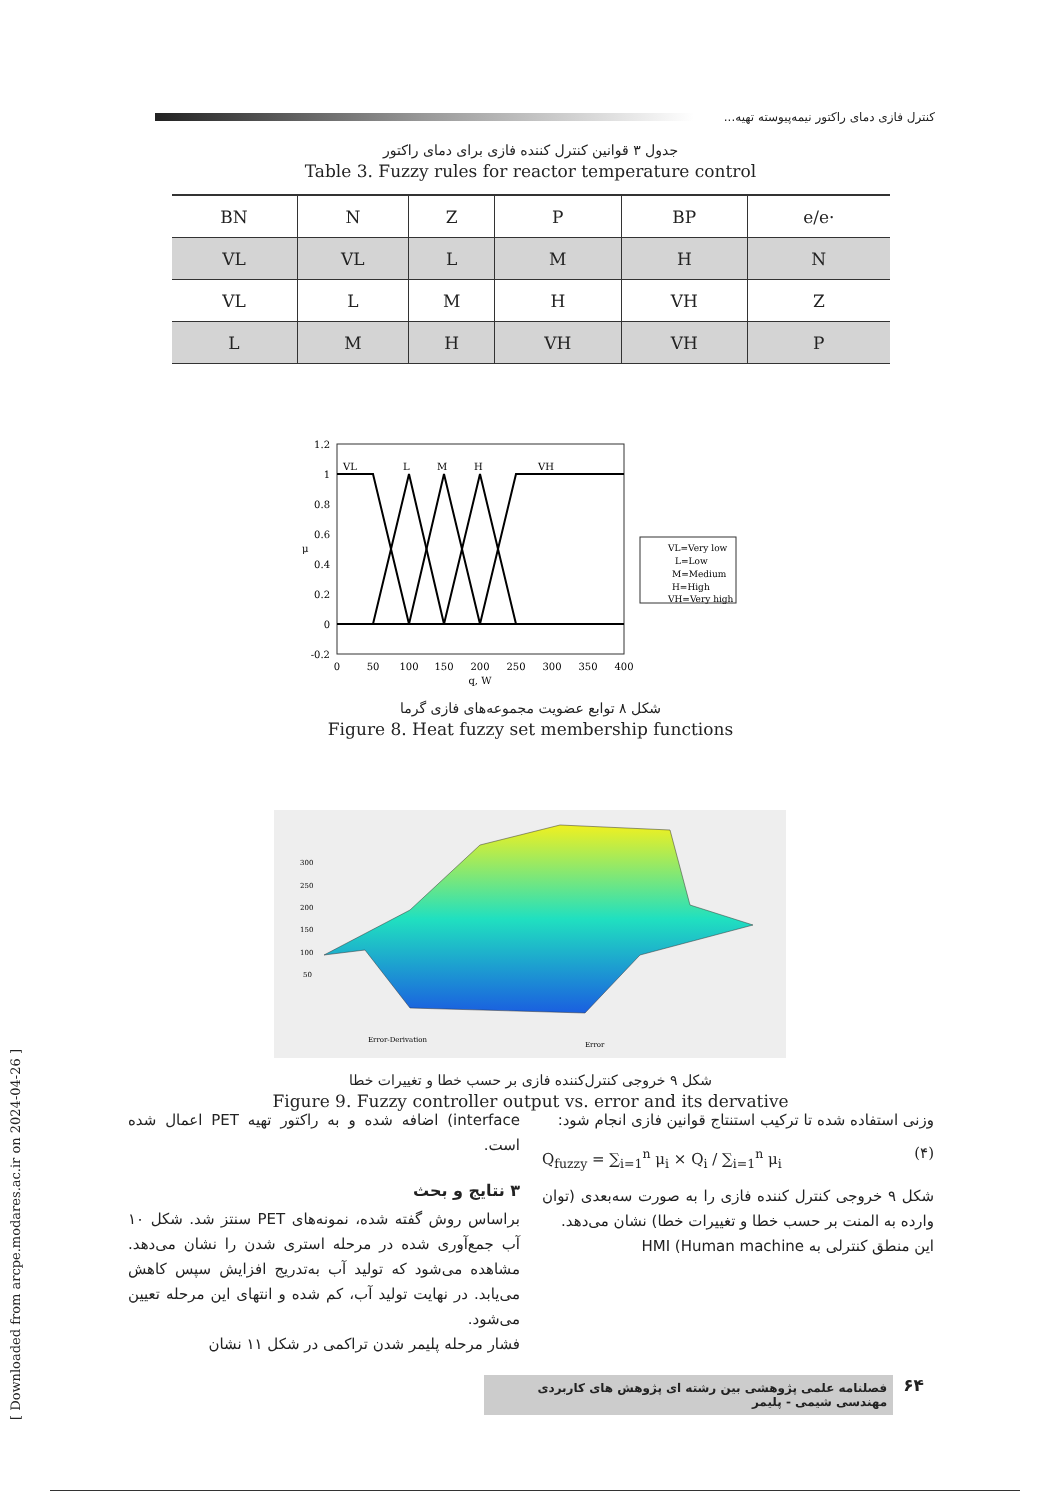کنترل فازی دمای راکتور نیمه‌پیوسته تهیه...
جدول ۳ قوانین کنترل کننده فازی برای دمای راکتور
Table 3. Fuzzy rules for reactor temperature control
| BN | N | Z | P | BP | e/e· |
| VL | VL | L | M | H | N |
| VL | L | M | H | VH | Z |
| L | M | H | VH | VH | P |
1.2
1
0.8
0.6
0.4
0.2
0
-0.2
0
50
100
150
200
250
300
350
400
q, W
μ
VL
L
M
H
VH
VL=Very low
L=Low
M=Medium
H=High
VH=Very high
شکل ۸ توابع عضویت مجموعه‌های فازی گرما
Figure 8. Heat fuzzy set membership functions
300
250
200
150
100
50
Error-Derivation
Error
شکل ۹ خروجی کنترل‌کننده فازی بر حسب خطا و تغییرات خطا
Figure 9. Fuzzy controller output vs. error and its dervative
وزنی استفاده شده تا ترکیب استنتاج قوانین فازی انجام شود:
Q<sub>fuzzy</sub> = ∑<sub>i=1</sub><sup>n</sup> μ<sub>i</sub> × Q<sub>i</sub> / ∑<sub>i=1</sub><sup>n</sup> μ<sub>i</sub> (۴)
شکل ۹ خروجی کنترل کننده فازی را به صورت سه‌بعدی (توان وارده به المنت بر حسب خطا و تغییرات خطا) نشان می‌دهد.
این منطق کنترلی به HMI (Human machine
interface) اضافه شده و به راکتور تهیه PET اعمال شده است.
۳ نتایج و بحث
براساس روش گفته شده، نمونه‌های PET سنتز شد. شکل ۱۰ آب جمع‌آوری شده در مرحله استری شدن را نشان می‌دهد. مشاهده می‌شود که تولید آب به‌تدریج افزایش سپس کاهش می‌یابد. در نهایت تولید آب، کم شده و انتهای این مرحله تعیین می‌شود.
فشار مرحله پلیمر شدن تراکمی در شکل ۱۱ نشان
۶۴ فصلنامه علمی پژوهشی بین رشته ای پژوهش های کاربردی مهندسی شیمی - پلیمر
[ Downloaded from arcpe.modares.ac.ir on 2024-04-26 ]